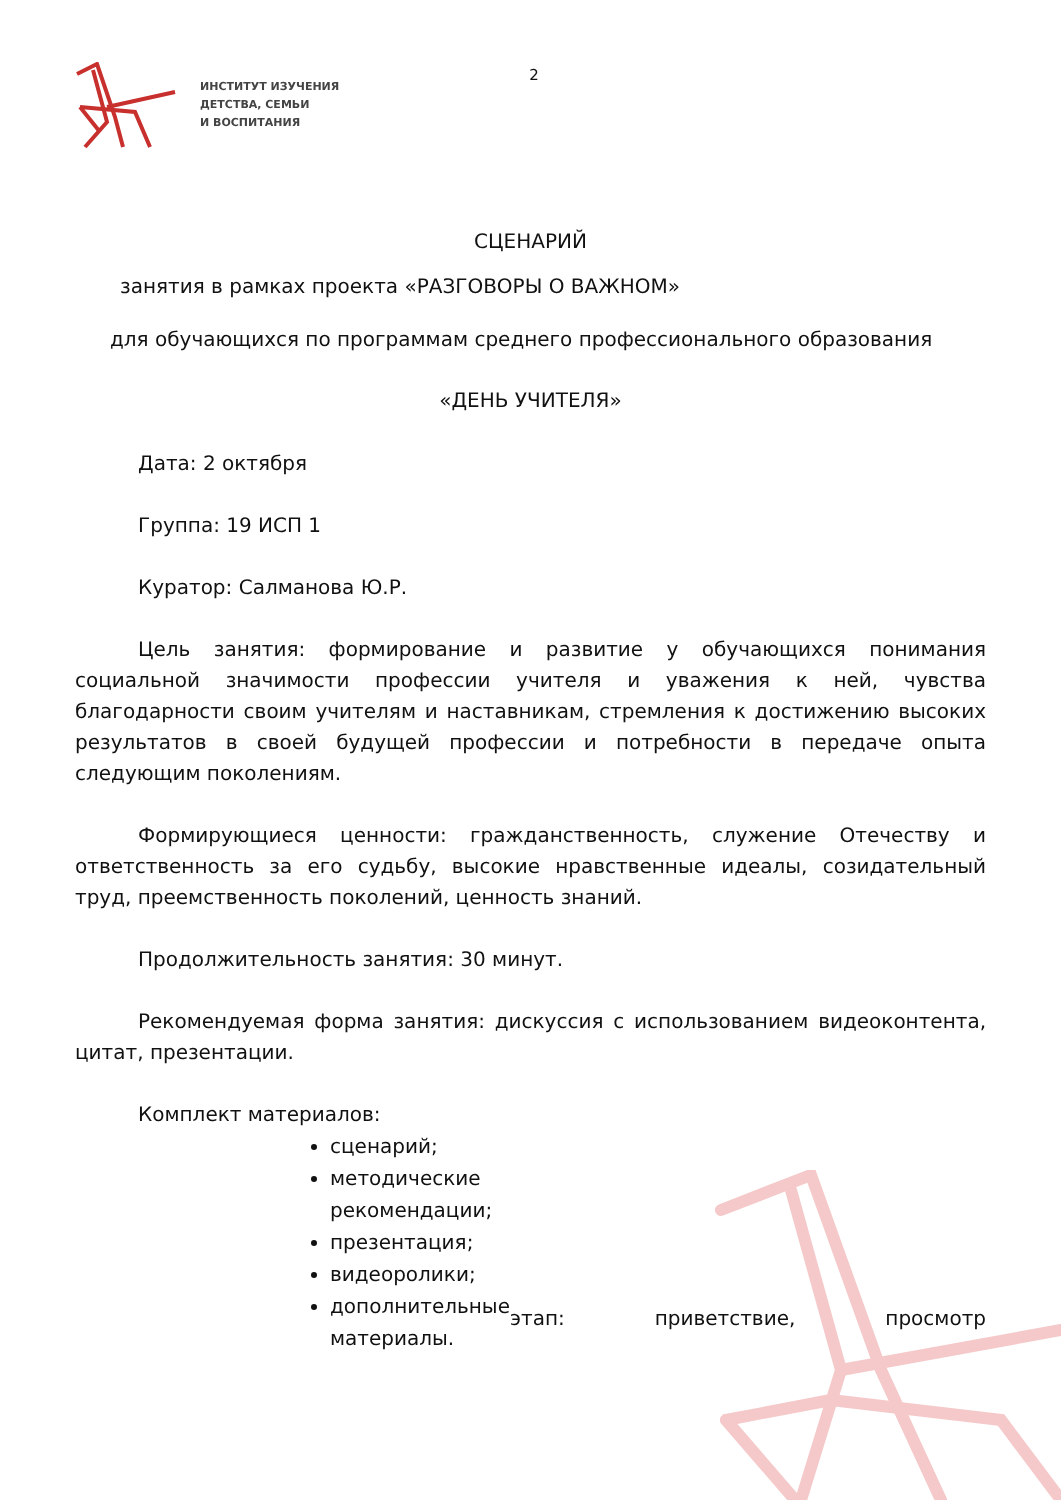ИНСТИТУТ ИЗУЧЕНИЯ
ДЕТСТВА, СЕМЬИ
И ВОСПИТАНИЯ
2
СЦЕНАРИЙ
занятия в рамках проекта «РАЗГОВОРЫ О ВАЖНОМ»
для обучающихся по программам среднего профессионального образования
«ДЕНЬ УЧИТЕЛЯ»
Дата: 2 октября
Группа: 19 ИСП 1
Куратор: Салманова Ю.Р.
Цель занятия: формирование и развитие у обучающихся понимания социальной значимости профессии учителя и уважения к ней, чувства благодарности своим учителям и наставникам, стремления к достижению высоких результатов в своей будущей профессии и потребности в передаче опыта следующим поколениям.
Формирующиеся ценности: гражданственность, служение Отечеству и ответственность за его судьбу, высокие нравственные идеалы, созидательный труд, преемственность поколений, ценность знаний.
Продолжительность занятия: 30 минут.
Рекомендуемая форма занятия: дискуссия с использованием видеоконтента, цитат, презентации.
Комплект материалов:
сценарий;
методические рекомендации;
презентация;
видеоролики;
дополнительные материалы.
этап: приветствие, просмотр